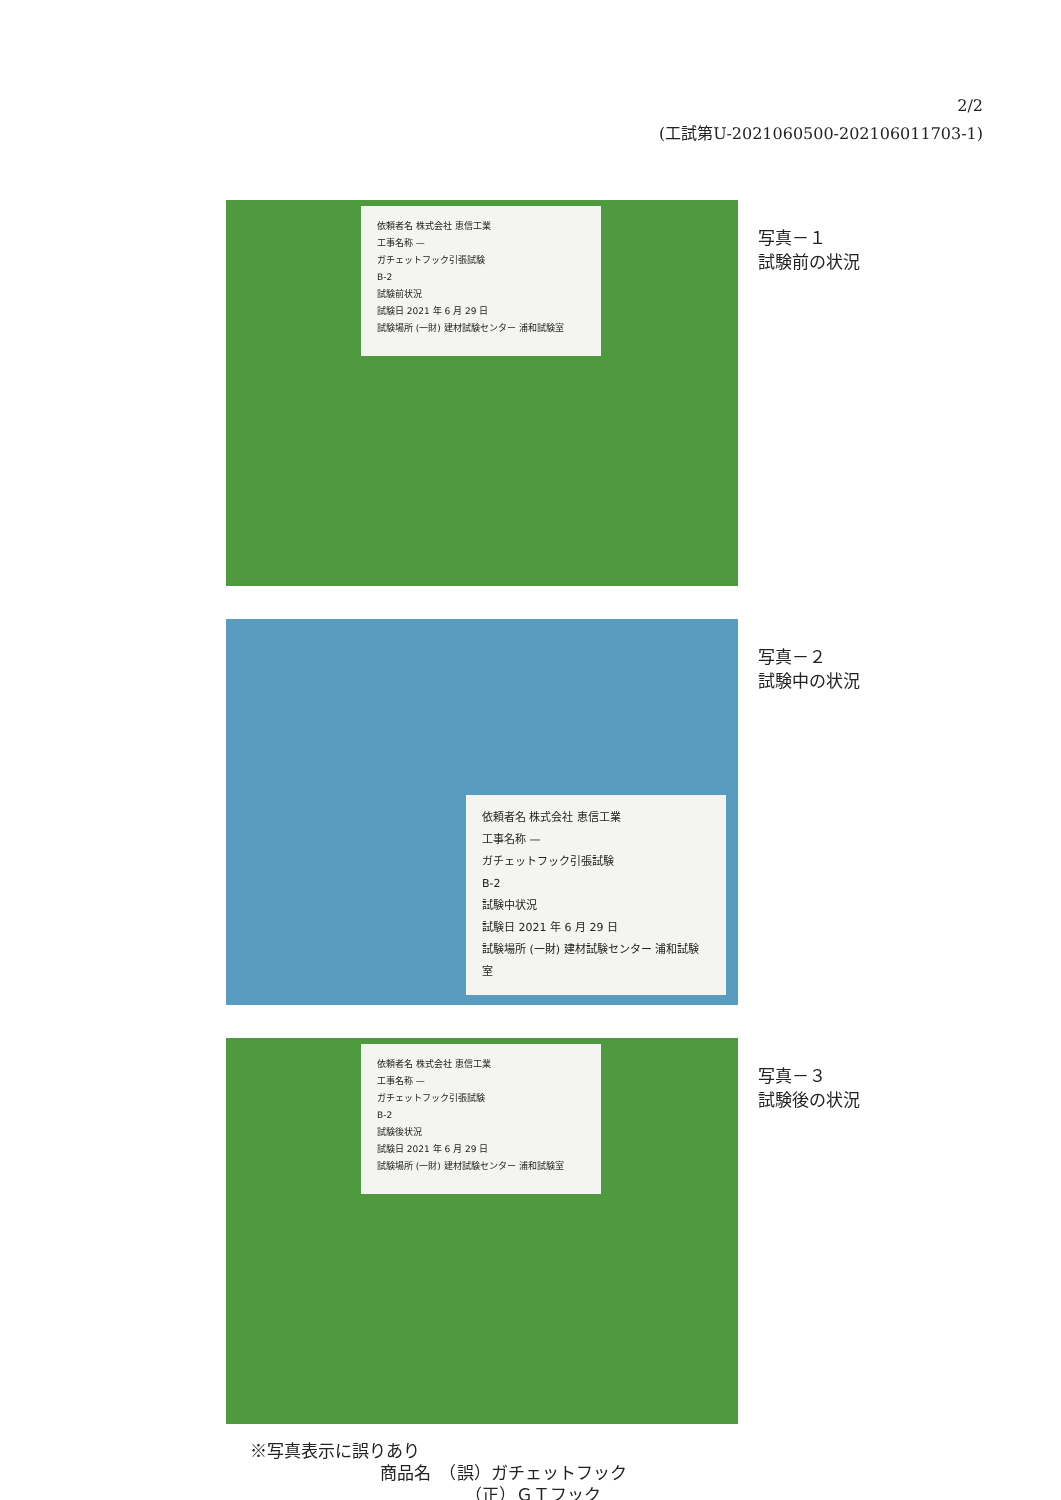2/2
(工試第U-2021060500-202106011703-1)
依頼者名 株式会社 恵信工業
工事名称 —
ガチェットフック引張試験
B-2
試験前状況
試験日 2021 年 6 月 29 日
試験場所 (一財) 建材試験センター 浦和試験室
写真－１
試験前の状況
依頼者名 株式会社 恵信工業
工事名称 —
ガチェットフック引張試験
B-2
試験中状況
試験日 2021 年 6 月 29 日
試験場所 (一財) 建材試験センター 浦和試験室
写真－２
試験中の状況
依頼者名 株式会社 恵信工業
工事名称 —
ガチェットフック引張試験
B-2
試験後状況
試験日 2021 年 6 月 29 日
試験場所 (一財) 建材試験センター 浦和試験室
写真－３
試験後の状況
※写真表示に誤りあり
商品名　（誤）ガチェットフック
（正）ＧＴフック